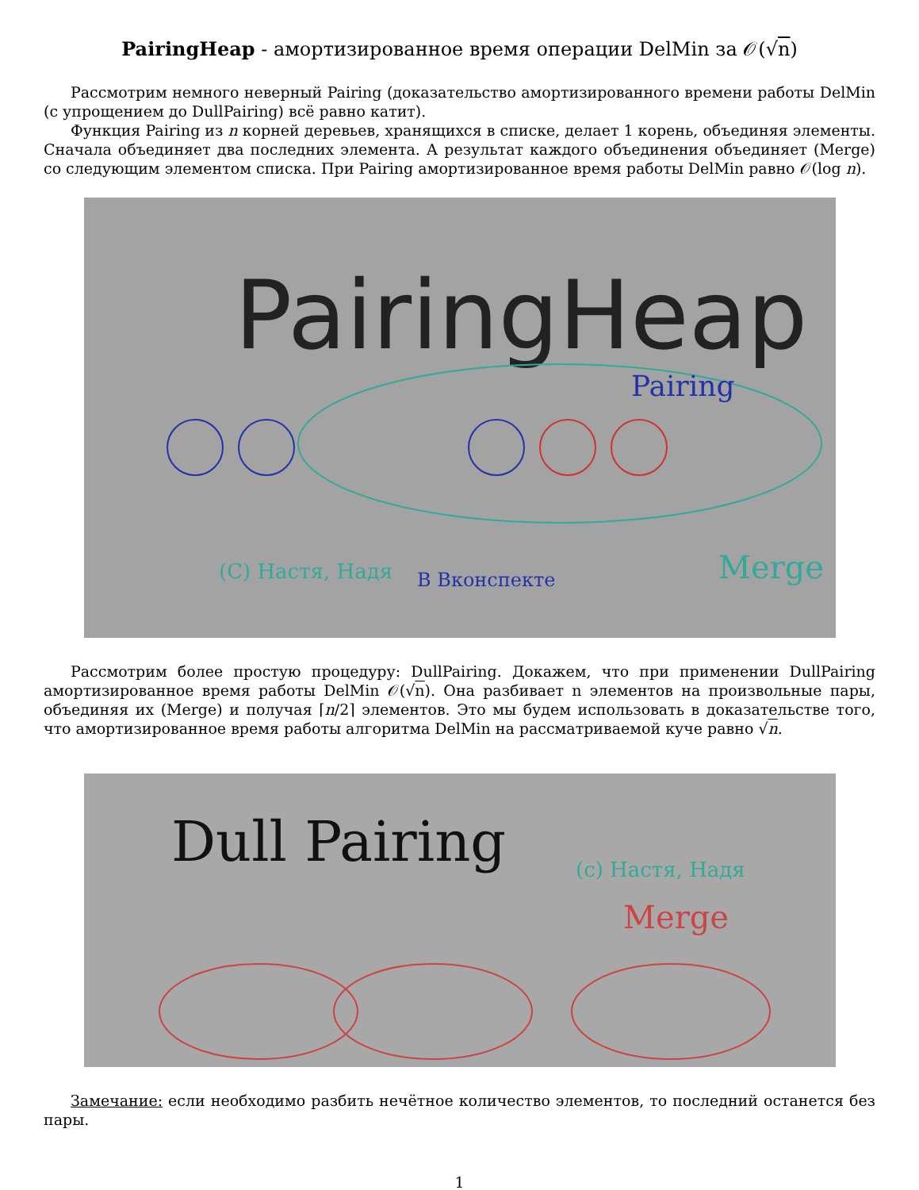PairingHeap - амортизированное время операции DelMin за 𝒪(√n)
Рассмотрим немного неверный Pairing (доказательство амортизированного времени работы DelMin (с упрощением до DullPairing) всё равно катит).
Функция Pairing из n корней деревьев, хранящихся в списке, делает 1 корень, объединяя элементы. Сначала объединяет два последних элемента. А результат каждого объединения объединяет (Merge) со следующим элементом списка. При Pairing амортизированное время работы DelMin равно 𝒪(log n).
PairingHeap
Pairing
Merge
(C) Настя, Надя
В Вконспекте
Рассмотрим более простую процедуру: DullPairing. Докажем, что при применении DullPairing амортизированное время работы DelMin 𝒪(√n). Она разбивает n элементов на произвольные пары, объединяя их (Merge) и получая ⌈n/2⌉ элементов. Это мы будем использовать в доказательстве того, что амортизированное время работы алгоритма DelMin на рассматриваемой куче равно √n.
Dull Pairing
(c) Настя, Надя
Merge
Замечание: если необходимо разбить нечётное количество элементов, то последний останется без пары.
1